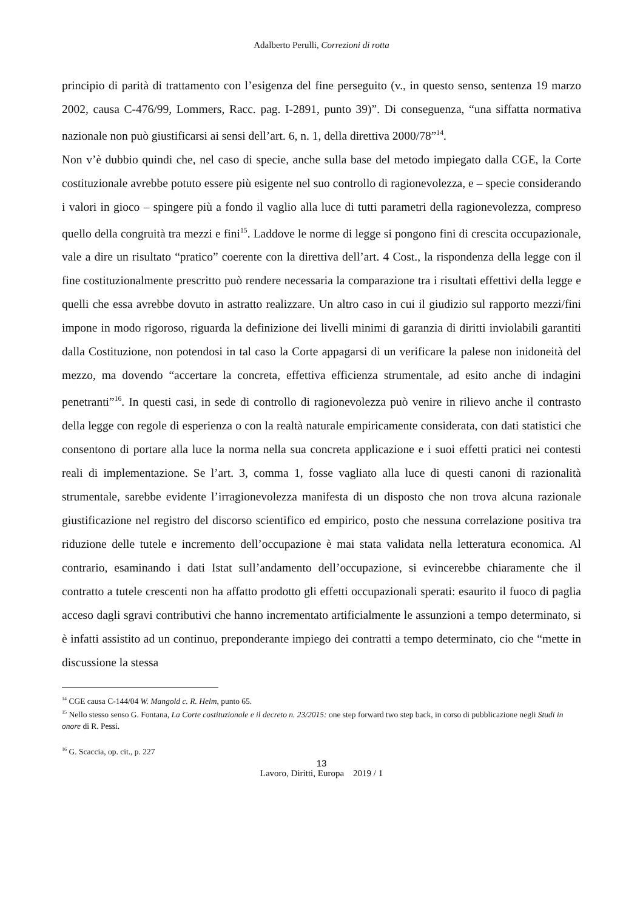Adalberto Perulli, Correzioni di rotta
principio di parità di trattamento con l’esigenza del fine perseguito (v., in questo senso, sentenza 19 marzo 2002, causa C-476/99, Lommers, Racc. pag. I-2891, punto 39)”. Di conseguenza, “una siffatta normativa nazionale non può giustificarsi ai sensi dell’art. 6, n. 1, della direttiva 2000/78”<sup>14</sup>.
Non v’è dubbio quindi che, nel caso di specie, anche sulla base del metodo impiegato dalla CGE, la Corte costituzionale avrebbe potuto essere più esigente nel suo controllo di ragionevolezza, e – specie considerando i valori in gioco – spingere più a fondo il vaglio alla luce di tutti parametri della ragionevolezza, compreso quello della congruità tra mezzi e fini<sup>15</sup>. Laddove le norme di legge si pongono fini di crescita occupazionale, vale a dire un risultato “pratico” coerente con la direttiva dell’art. 4 Cost., la rispondenza della legge con il fine costituzionalmente prescritto può rendere necessaria la comparazione tra i risultati effettivi della legge e quelli che essa avrebbe dovuto in astratto realizzare. Un altro caso in cui il giudizio sul rapporto mezzi/fini impone in modo rigoroso, riguarda la definizione dei livelli minimi di garanzia di diritti inviolabili garantiti dalla Costituzione, non potendosi in tal caso la Corte appagarsi di un verificare la palese non inidoneità del mezzo, ma dovendo “accertare la concreta, effettiva efficienza strumentale, ad esito anche di indagini penetranti”<sup>16</sup>. In questi casi, in sede di controllo di ragionevolezza può venire in rilievo anche il contrasto della legge con regole di esperienza o con la realtà naturale empiricamente considerata, con dati statistici che consentono di portare alla luce la norma nella sua concreta applicazione e i suoi effetti pratici nei contesti reali di implementazione. Se l’art. 3, comma 1, fosse vagliato alla luce di questi canoni di razionalità strumentale, sarebbe evidente l’irragionevolezza manifesta di un disposto che non trova alcuna razionale giustificazione nel registro del discorso scientifico ed empirico, posto che nessuna correlazione positiva tra riduzione delle tutele e incremento dell’occupazione è mai stata validata nella letteratura economica. Al contrario, esaminando i dati Istat sull’andamento dell’occupazione, si evincerebbe chiaramente che il contratto a tutele crescenti non ha affatto prodotto gli effetti occupazionali sperati: esaurito il fuoco di paglia acceso dagli sgravi contributivi che hanno incrementato artificialmente le assunzioni a tempo determinato, si è infatti assistito ad un continuo, preponderante impiego dei contratti a tempo determinato, cio che “mette in discussione la stessa
<sup>14</sup> CGE causa C-144/04 W. Mangold c. R. Helm, punto 65.
<sup>15</sup> Nello stesso senso G. Fontana, La Corte costituzionale e il decreto n. 23/2015: one step forward two step back, in corso di pubblicazione negli Studi in onore di R. Pessi.
<sup>16</sup> G. Scaccia, op. cit., p. 227
13
Lavoro, Diritti, Europa 2019 / 1